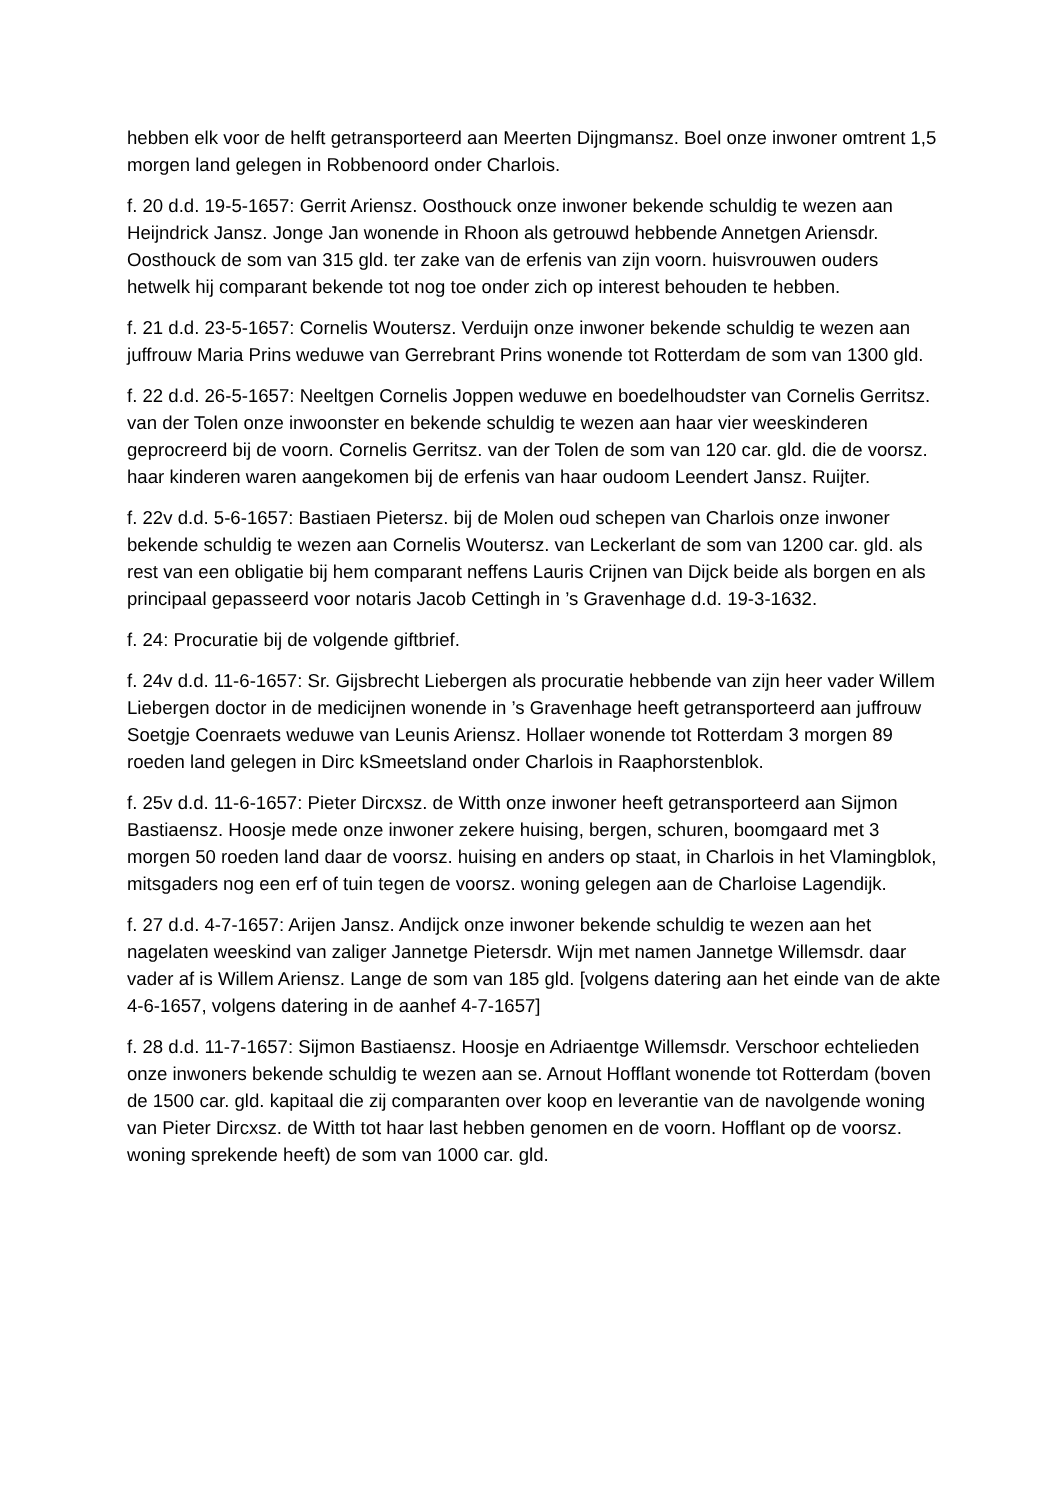hebben elk voor de helft getransporteerd aan Meerten Dijngmansz. Boel onze inwoner omtrent 1,5 morgen land gelegen in Robbenoord onder Charlois.
f. 20 d.d. 19-5-1657: Gerrit Ariensz. Oosthouck onze inwoner bekende schuldig te wezen aan Heijndrick Jansz. Jonge Jan wonende in Rhoon als getrouwd hebbende Annetgen Ariensdr. Oosthouck de som van 315 gld. ter zake van de erfenis van zijn voorn. huisvrouwen ouders hetwelk hij comparant bekende tot nog toe onder zich op interest behouden te hebben.
f. 21 d.d. 23-5-1657: Cornelis Woutersz. Verduijn onze inwoner bekende schuldig te wezen aan juffrouw Maria Prins weduwe van Gerrebrant Prins wonende tot Rotterdam de som van 1300 gld.
f. 22 d.d. 26-5-1657: Neeltgen Cornelis Joppen weduwe en boedelhoudster van Cornelis Gerritsz. van der Tolen onze inwoonster en bekende schuldig te wezen aan haar vier weeskinderen geprocreerd bij de voorn. Cornelis Gerritsz. van der Tolen de som van 120 car. gld. die de voorsz. haar kinderen waren aangekomen bij de erfenis van haar oudoom Leendert Jansz. Ruijter.
f. 22v d.d. 5-6-1657: Bastiaen Pietersz. bij de Molen oud schepen van Charlois onze inwoner bekende schuldig te wezen aan Cornelis Woutersz. van Leckerlant de som van 1200 car. gld. als rest van een obligatie bij hem comparant neffens Lauris Crijnen van Dijck beide als borgen en als principaal gepasseerd voor notaris Jacob Cettingh in ’s Gravenhage d.d. 19-3-1632.
f. 24: Procuratie bij de volgende giftbrief.
f. 24v d.d. 11-6-1657: Sr. Gijsbrecht Liebergen als procuratie hebbende van zijn heer vader Willem Liebergen doctor in de medicijnen wonende in ’s Gravenhage heeft getransporteerd aan juffrouw Soetgje Coenraets weduwe van Leunis Ariensz. Hollaer wonende tot Rotterdam 3 morgen 89 roeden land gelegen in Dirc kSmeetsland onder Charlois in Raaphorstenblok.
f. 25v d.d. 11-6-1657: Pieter Dircxsz. de Witth onze inwoner heeft getransporteerd aan Sijmon Bastiaensz. Hoosje mede onze inwoner zekere huising, bergen, schuren, boomgaard met 3 morgen 50 roeden land daar de voorsz. huising en anders op staat, in Charlois in het Vlamingblok, mitsgaders nog een erf of tuin tegen de voorsz. woning gelegen aan de Charloise Lagendijk.
f. 27 d.d. 4-7-1657: Arijen Jansz. Andijck onze inwoner bekende schuldig te wezen aan het nagelaten weeskind van zaliger Jannetge Pietersdr. Wijn met namen Jannetge Willemsdr. daar vader af is Willem Ariensz. Lange de som van 185 gld. [volgens datering aan het einde van de akte 4-6-1657, volgens datering in de aanhef 4-7-1657]
f. 28 d.d. 11-7-1657: Sijmon Bastiaensz. Hoosje en Adriaentge Willemsdr. Verschoor echtelieden onze inwoners bekende schuldig te wezen aan se. Arnout Hofflant wonende tot Rotterdam (boven de 1500 car. gld. kapitaal die zij comparanten over koop en leverantie van de navolgende woning van Pieter Dircxsz. de Witth tot haar last hebben genomen en de voorn. Hofflant op de voorsz. woning sprekende heeft) de som van 1000 car. gld.